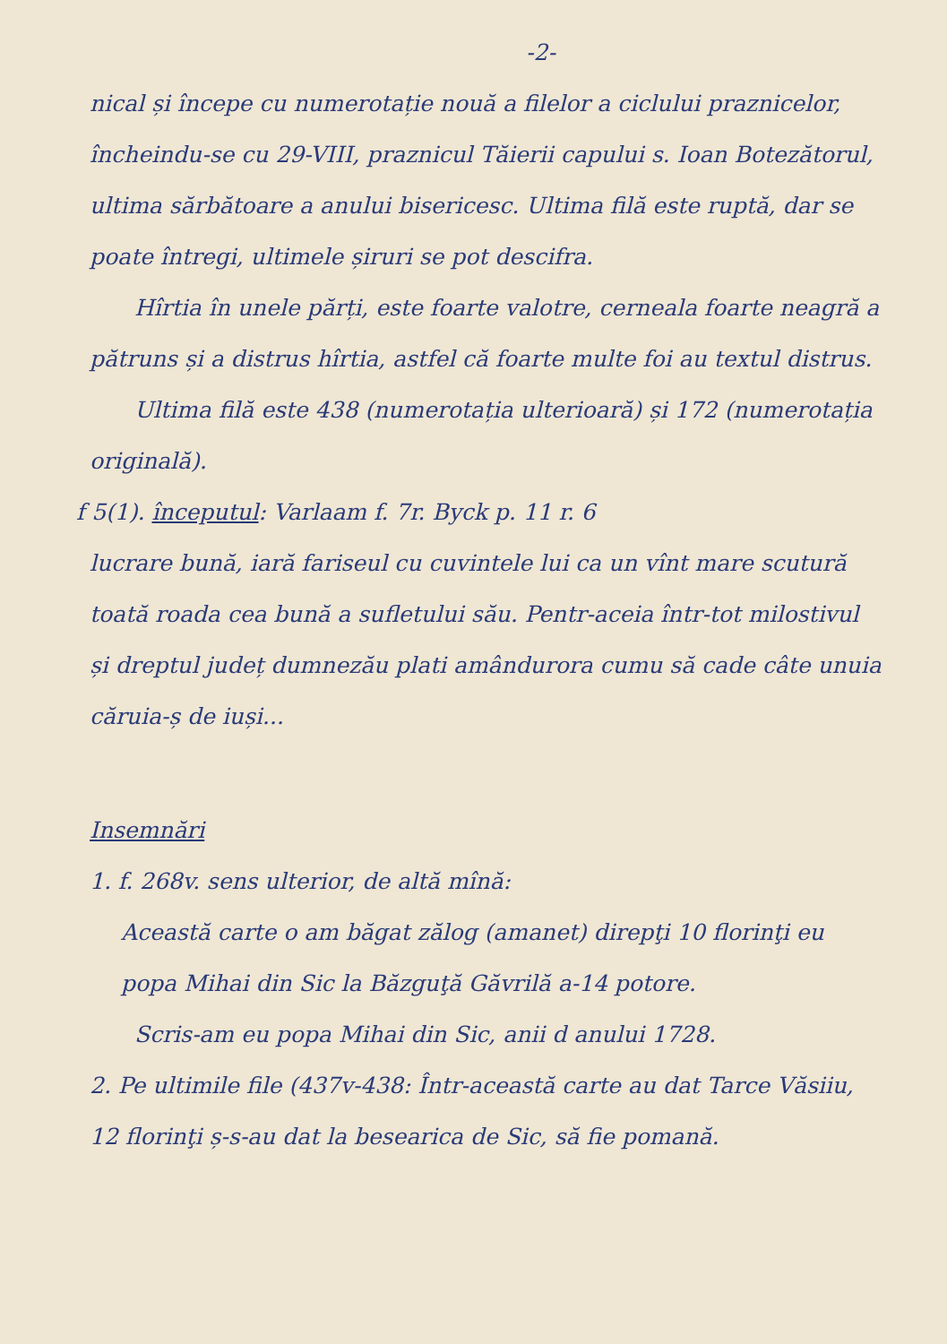-2-
nical și începe cu numerotație nouă a filelor a ciclului praznicelor, încheindu-se cu 29-VIII, praznicul Tăierii capului s. Ioan Botezătorul, ultima sărbătoare a anului bisericesc. Ultima filă este ruptă, dar se poate întregi, ultimele șiruri se pot descifra.
Hîrtia în unele părți, este foarte valotre, cerneala foarte neagră a pătruns și a distrus hîrtia, astfel că foarte multe foi au textul distrus.
Ultima filă este 438 (numerotația ulterioară) și 172 (numerotația originală).
f 5(1). începutul: Varlaam f. 7r. Byck p. 11 r. 6
lucrare bună, iară fariseul cu cuvintele lui ca un vînt mare scutură toată roada cea bună a sufletului său. Pentr-aceia într-tot milostivul și dreptul județ dumnezău plati amândurora cumu să cade câte unuia căruia-ș de iuși...
Insemnări
1. f. 268v. sens ulterior, de altă mînă:
Această carte o am băgat zălog (amanet) direpţi 10 florinţi eu popa Mihai din Sic la Băzguţă Găvrilă a-14 potore.
Scris-am eu popa Mihai din Sic, anii d anului 1728.
2. Pe ultimile file (437v-438: Într-această carte au dat Tarce Văsiiu, 12 florinţi ș-s-au dat la besearica de Sic, să fie pomană.